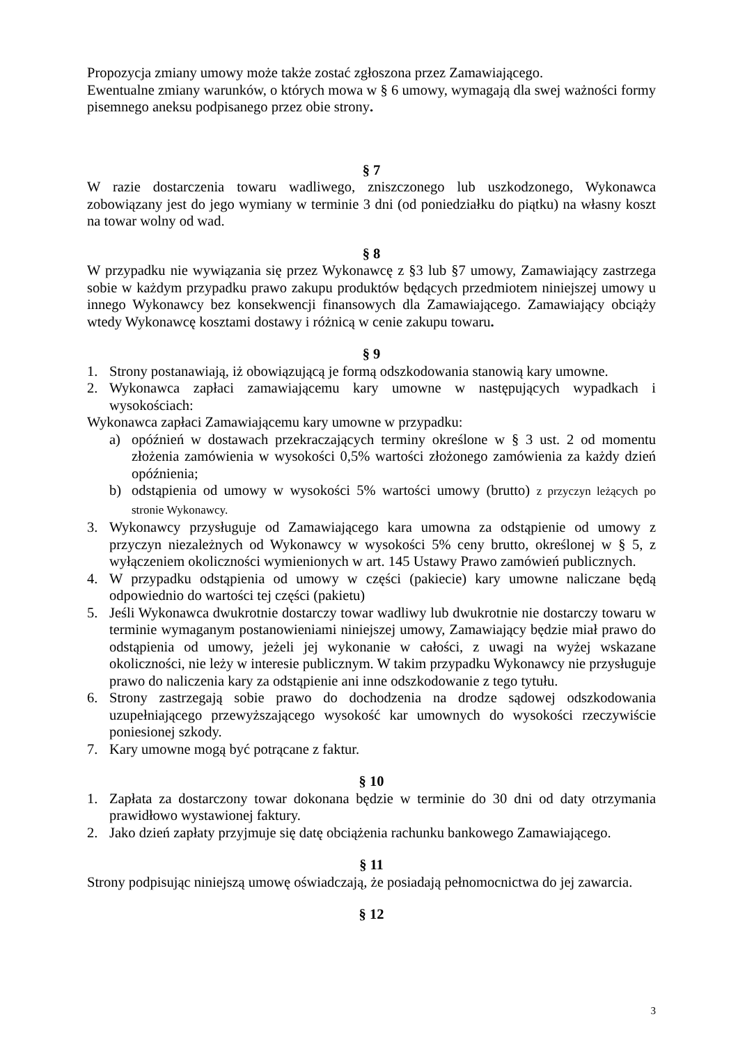Propozycja zmiany umowy może także zostać zgłoszona przez Zamawiającego.
Ewentualne zmiany warunków, o których mowa w § 6 umowy, wymagają dla swej ważności formy pisemnego aneksu podpisanego przez obie strony.
§ 7
W razie dostarczenia towaru wadliwego, zniszczonego lub uszkodzonego, Wykonawca zobowiązany jest do jego wymiany w terminie 3 dni (od poniedziałku do piątku) na własny koszt na towar wolny od wad.
§ 8
W przypadku nie wywiązania się przez Wykonawcę z §3 lub §7 umowy, Zamawiający zastrzega sobie w każdym przypadku prawo zakupu produktów będących przedmiotem niniejszej umowy u innego Wykonawcy bez konsekwencji finansowych dla Zamawiającego. Zamawiający obciąży wtedy Wykonawcę kosztami dostawy i różnicą w cenie zakupu towaru.
§ 9
1. Strony postanawiają, iż obowiązującą je formą odszkodowania stanowią kary umowne.
2. Wykonawca zapłaci zamawiającemu kary umowne w następujących wypadkach i wysokościach:
Wykonawca zapłaci Zamawiającemu kary umowne w przypadku:
a) opóźnień w dostawach przekraczających terminy określone w § 3 ust. 2 od momentu złożenia zamówienia w wysokości 0,5% wartości złożonego zamówienia za każdy dzień opóźnienia;
b) odstąpienia od umowy w wysokości 5% wartości umowy (brutto) z przyczyn leżących po stronie Wykonawcy.
3. Wykonawcy przysługuje od Zamawiającego kara umowna za odstąpienie od umowy z przyczyn niezależnych od Wykonawcy w wysokości 5% ceny brutto, określonej w § 5, z wyłączeniem okoliczności wymienionych w art. 145 Ustawy Prawo zamówień publicznych.
4. W przypadku odstąpienia od umowy w części (pakiecie) kary umowne naliczane będą odpowiednio do wartości tej części (pakietu)
5. Jeśli Wykonawca dwukrotnie dostarczy towar wadliwy lub dwukrotnie nie dostarczy towaru w terminie wymaganym postanowieniami niniejszej umowy, Zamawiający będzie miał prawo do odstąpienia od umowy, jeżeli jej wykonanie w całości, z uwagi na wyżej wskazane okoliczności, nie leży w interesie publicznym. W takim przypadku Wykonawcy nie przysługuje prawo do naliczenia kary za odstąpienie ani inne odszkodowanie z tego tytułu.
6. Strony zastrzegają sobie prawo do dochodzenia na drodze sądowej odszkodowania uzupełniającego przewyższającego wysokość kar umownych do wysokości rzeczywiście poniesionej szkody.
7. Kary umowne mogą być potrącane z faktur.
§ 10
1. Zapłata za dostarczony towar dokonana będzie w terminie do 30 dni od daty otrzymania prawidłowo wystawionej faktury.
2. Jako dzień zapłaty przyjmuje się datę obciążenia rachunku bankowego Zamawiającego.
§ 11
Strony podpisując niniejszą umowę oświadczają, że posiadają pełnomocnictwa do jej zawarcia.
§ 12
3